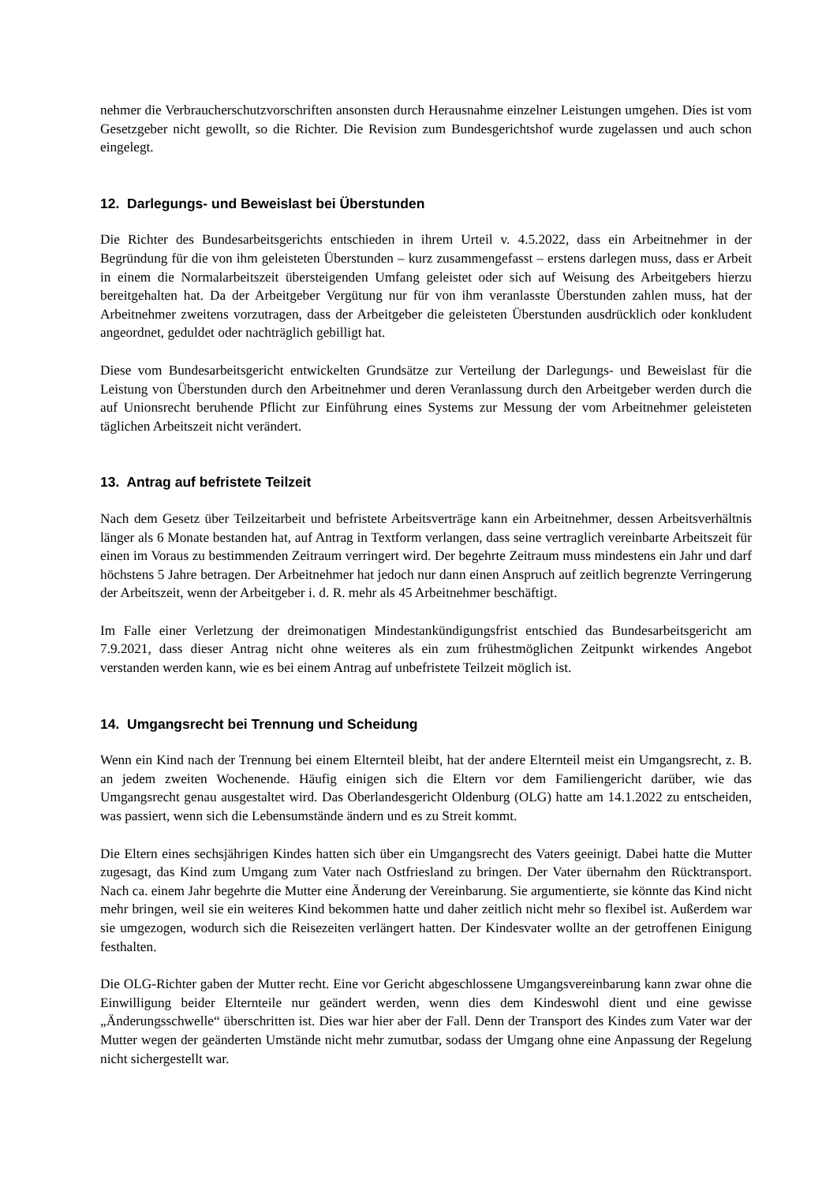nehmer die Verbraucherschutzvorschriften ansonsten durch Herausnahme einzelner Leistungen umgehen. Dies ist vom Gesetzgeber nicht gewollt, so die Richter. Die Revision zum Bundesgerichtshof wurde zugelassen und auch schon eingelegt.
12. Darlegungs- und Beweislast bei Überstunden
Die Richter des Bundesarbeitsgerichts entschieden in ihrem Urteil v. 4.5.2022, dass ein Arbeitnehmer in der Begründung für die von ihm geleisteten Überstunden – kurz zusammengefasst – erstens darlegen muss, dass er Arbeit in einem die Normalarbeitszeit übersteigenden Umfang geleistet oder sich auf Weisung des Arbeitgebers hierzu bereitgehalten hat. Da der Arbeitgeber Vergütung nur für von ihm veranlasste Überstunden zahlen muss, hat der Arbeitnehmer zweitens vorzutragen, dass der Arbeitgeber die geleisteten Überstunden ausdrücklich oder konkludent angeordnet, geduldet oder nachträglich gebilligt hat.
Diese vom Bundesarbeitsgericht entwickelten Grundsätze zur Verteilung der Darlegungs- und Beweislast für die Leistung von Überstunden durch den Arbeitnehmer und deren Veranlassung durch den Arbeitgeber werden durch die auf Unionsrecht beruhende Pflicht zur Einführung eines Systems zur Messung der vom Arbeitnehmer geleisteten täglichen Arbeitszeit nicht verändert.
13. Antrag auf befristete Teilzeit
Nach dem Gesetz über Teilzeitarbeit und befristete Arbeitsverträge kann ein Arbeitnehmer, dessen Arbeitsverhältnis länger als 6 Monate bestanden hat, auf Antrag in Textform verlangen, dass seine vertraglich vereinbarte Arbeitszeit für einen im Voraus zu bestimmenden Zeitraum verringert wird. Der begehrte Zeitraum muss mindestens ein Jahr und darf höchstens 5 Jahre betragen. Der Arbeitnehmer hat jedoch nur dann einen Anspruch auf zeitlich begrenzte Verringerung der Arbeitszeit, wenn der Arbeitgeber i. d. R. mehr als 45 Arbeitnehmer beschäftigt.
Im Falle einer Verletzung der dreimonatigen Mindestankündigungsfrist entschied das Bundesarbeitsgericht am 7.9.2021, dass dieser Antrag nicht ohne weiteres als ein zum frühestmöglichen Zeitpunkt wirkendes Angebot verstanden werden kann, wie es bei einem Antrag auf unbefristete Teilzeit möglich ist.
14. Umgangsrecht bei Trennung und Scheidung
Wenn ein Kind nach der Trennung bei einem Elternteil bleibt, hat der andere Elternteil meist ein Umgangsrecht, z. B. an jedem zweiten Wochenende. Häufig einigen sich die Eltern vor dem Familiengericht darüber, wie das Umgangsrecht genau ausgestaltet wird. Das Oberlandesgericht Oldenburg (OLG) hatte am 14.1.2022 zu entscheiden, was passiert, wenn sich die Lebensumstände ändern und es zu Streit kommt.
Die Eltern eines sechsjährigen Kindes hatten sich über ein Umgangsrecht des Vaters geeinigt. Dabei hatte die Mutter zugesagt, das Kind zum Umgang zum Vater nach Ostfriesland zu bringen. Der Vater übernahm den Rücktransport. Nach ca. einem Jahr begehrte die Mutter eine Änderung der Vereinbarung. Sie argumentierte, sie könnte das Kind nicht mehr bringen, weil sie ein weiteres Kind bekommen hatte und daher zeitlich nicht mehr so flexibel ist. Außerdem war sie umgezogen, wodurch sich die Reisezeiten verlängert hatten. Der Kindesvater wollte an der getroffenen Einigung festhalten.
Die OLG-Richter gaben der Mutter recht. Eine vor Gericht abgeschlossene Umgangsvereinbarung kann zwar ohne die Einwilligung beider Elternteile nur geändert werden, wenn dies dem Kindeswohl dient und eine gewisse „Änderungsschwelle“ überschritten ist. Dies war hier aber der Fall. Denn der Transport des Kindes zum Vater war der Mutter wegen der geänderten Umstände nicht mehr zumutbar, sodass der Umgang ohne eine Anpassung der Regelung nicht sichergestellt war.